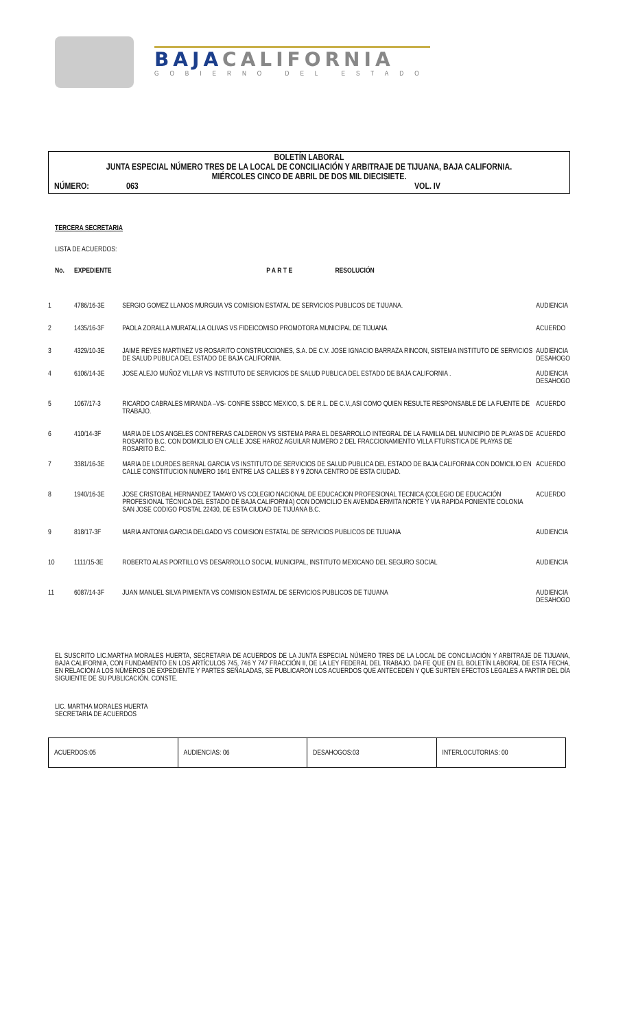BAJACALIFORNIA
GOBIERNO DEL ESTADO
BOLETÍN LABORAL
JUNTA ESPECIAL NÚMERO TRES DE LA LOCAL DE CONCILIACIÓN Y ARBITRAJE DE TIJUANA, BAJA CALIFORNIA.
MIÉRCOLES CINCO DE ABRIL DE DOS MIL DIECISIETE.
NÚMERO: 063 VOL. IV
TERCERA SECRETARIA
LISTA DE ACUERDOS:
| No. | EXPEDIENTE | P A R T E RESOLUCIÓN | |
| --- | --- | --- | --- |
| 1 | 4786/16-3E | SERGIO GOMEZ LLANOS MURGUIA VS COMISION ESTATAL DE SERVICIOS PUBLICOS DE TIJUANA. | AUDIENCIA |
| 2 | 1435/16-3F | PAOLA ZORALLA MURATALLA OLIVAS VS FIDEICOMISO PROMOTORA MUNICIPAL DE TIJUANA. | ACUERDO |
| 3 | 4329/10-3E | JAIME REYES MARTINEZ VS ROSARITO CONSTRUCCIONES, S.A. DE C.V. JOSE IGNACIO BARRAZA RINCON, SISTEMA INSTITUTO DE SERVICIOS DE SALUD PUBLICA DEL ESTADO DE BAJA CALIFORNIA. | AUDIENCIA DESAHOGO |
| 4 | 6106/14-3E | JOSE ALEJO MUÑOZ VILLAR VS INSTITUTO DE SERVICIOS DE SALUD PUBLICA DEL ESTADO DE BAJA CALIFORNIA . | AUDIENCIA DESAHOGO |
| 5 | 1067/17-3 | RICARDO CABRALES MIRANDA –VS- CONFIE SSBCC MEXICO, S. DE R.L. DE C.V.,ASI COMO QUIEN RESULTE RESPONSABLE DE LA FUENTE DE TRABAJO. | ACUERDO |
| 6 | 410/14-3F | MARIA DE LOS ANGELES CONTRERAS CALDERON VS SISTEMA PARA EL DESARROLLO INTEGRAL DE LA FAMILIA DEL MUNICIPIO DE PLAYAS DE ROSARITO B.C. CON DOMICILIO EN CALLE JOSE HAROZ AGUILAR NUMERO 2 DEL FRACCIONAMIENTO VILLA FTURISTICA DE PLAYAS DE ROSARITO B.C. | ACUERDO |
| 7 | 3381/16-3E | MARIA DE LOURDES BERNAL GARCIA VS INSTITUTO DE SERVICIOS DE SALUD PUBLICA DEL ESTADO DE BAJA CALIFORNIA CON DOMICILIO EN CALLE CONSTITUCION NUMERO 1641 ENTRE LAS CALLES 8 Y 9 ZONA CENTRO DE ESTA CIUDAD. | ACUERDO |
| 8 | 1940/16-3E | JOSE CRISTOBAL HERNANDEZ TAMAYO VS COLEGIO NACIONAL DE EDUCACION PROFESIONAL TECNICA (COLEGIO DE EDUCACIÓN PROFESIONAL TÉCNICA DEL ESTADO DE BAJA CALIFORNIA) CON DOMICILIO EN AVENIDA ERMITA NORTE Y VIA RAPIDA PONIENTE COLONIA SAN JOSE CODIGO POSTAL 22430, DE ESTA CIUDAD DE TIJUANA B.C. | ACUERDO |
| 9 | 818/17-3F | MARIA ANTONIA GARCIA DELGADO VS COMISION ESTATAL DE SERVICIOS PUBLICOS DE TIJUANA | AUDIENCIA |
| 10 | 1111/15-3E | ROBERTO ALAS PORTILLO VS DESARROLLO SOCIAL MUNICIPAL, INSTITUTO MEXICANO DEL SEGURO SOCIAL | AUDIENCIA |
| 11 | 6087/14-3F | JUAN MANUEL SILVA PIMIENTA VS COMISION ESTATAL DE SERVICIOS PUBLICOS DE TIJUANA | AUDIENCIA DESAHOGO |
EL SUSCRITO LIC.MARTHA MORALES HUERTA, SECRETARIA DE ACUERDOS DE LA JUNTA ESPECIAL NÚMERO TRES DE LA LOCAL DE CONCILIACIÓN Y ARBITRAJE DE TIJUANA, BAJA CALIFORNIA, CON FUNDAMENTO EN LOS ARTÍCULOS 745, 746 Y 747 FRACCIÓN II, DE LA LEY FEDERAL DEL TRABAJO. DA FE QUE EN EL BOLETÍN LABORAL DE ESTA FECHA, EN RELACIÓN A LOS NÚMEROS DE EXPEDIENTE Y PARTES SEÑALADAS, SE PUBLICARON LOS ACUERDOS QUE ANTECEDEN Y QUE SURTEN EFECTOS LEGALES A PARTIR DEL DÍA SIGUIENTE DE SU PUBLICACIÓN. CONSTE.
LIC. MARTHA MORALES HUERTA
SECRETARIA DE ACUERDOS
| ACUERDOS:05 | AUDIENCIAS: 06 | DESAHOGOS:03 | INTERLOCUTORIAS: 00 |